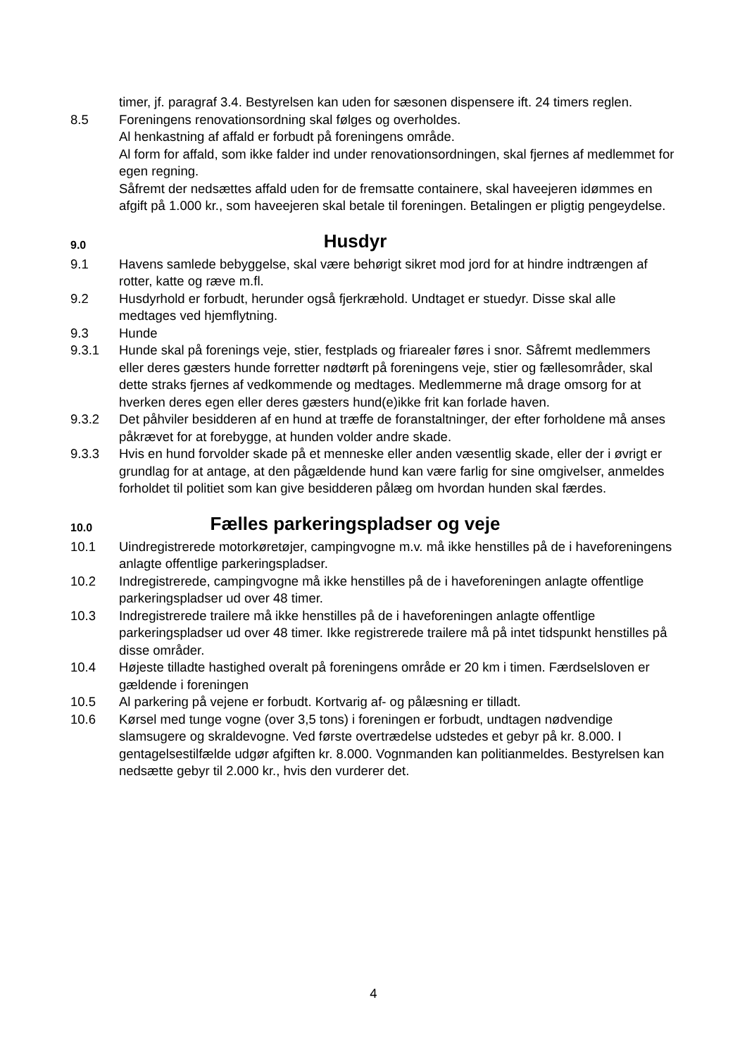timer, jf. paragraf 3.4. Bestyrelsen kan uden for sæsonen dispensere ift. 24 timers reglen.
8.5 Foreningens renovationsordning skal følges og overholdes.
Al henkastning af affald er forbudt på foreningens område.
Al form for affald, som ikke falder ind under renovationsordningen, skal fjernes af medlemmet for egen regning.
Såfremt der nedsættes affald uden for de fremsatte containere, skal haveejeren idømmes en afgift på 1.000 kr., som haveejeren skal betale til foreningen. Betalingen er pligtig pengeydelse.
9.0 Husdyr
9.1 Havens samlede bebyggelse, skal være behørigt sikret mod jord for at hindre indtrængen af rotter, katte og ræve m.fl.
9.2 Husdyrhold er forbudt, herunder også fjerkræhold. Undtaget er stuedyr. Disse skal alle medtages ved hjemflytning.
9.3 Hunde
9.3.1 Hunde skal på forenings veje, stier, festplads og friarealer føres i snor. Såfremt medlemmers eller deres gæsters hunde forretter nødtørft på foreningens veje, stier og fællesområder, skal dette straks fjernes af vedkommende og medtages. Medlemmerne må drage omsorg for at hverken deres egen eller deres gæsters hund(e)ikke frit kan forlade haven.
9.3.2 Det påhviler besidderen af en hund at træffe de foranstaltninger, der efter forholdene må anses påkrævet for at forebygge, at hunden volder andre skade.
9.3.3 Hvis en hund forvolder skade på et menneske eller anden væsentlig skade, eller der i øvrigt er grundlag for at antage, at den pågældende hund kan være farlig for sine omgivelser, anmeldes forholdet til politiet som kan give besidderen pålæg om hvordan hunden skal færdes.
10.0 Fælles parkeringspladser og veje
10.1 Uindregistrerede motorkøretøjer, campingvogne m.v. må ikke henstilles på de i haveforeningens anlagte offentlige parkeringspladser.
10.2 Indregistrerede, campingvogne må ikke henstilles på de i haveforeningen anlagte offentlige parkeringspladser ud over 48 timer.
10.3 Indregistrerede trailere må ikke henstilles på de i haveforeningen anlagte offentlige parkeringspladser ud over 48 timer. Ikke registrerede trailere må på intet tidspunkt henstilles på disse områder.
10.4 Højeste tilladte hastighed overalt på foreningens område er 20 km i timen. Færdselsloven er gældende i foreningen
10.5 Al parkering på vejene er forbudt. Kortvarig af- og pålæsning er tilladt.
10.6 Kørsel med tunge vogne (over 3,5 tons) i foreningen er forbudt, undtagen nødvendige slamsugere og skraldevogne. Ved første overtrædelse udstedes et gebyr på kr. 8.000. I gentagelsestilfælde udgør afgiften kr. 8.000. Vognmanden kan politianmeldes. Bestyrelsen kan nedsætte gebyr til 2.000 kr., hvis den vurderer det.
4